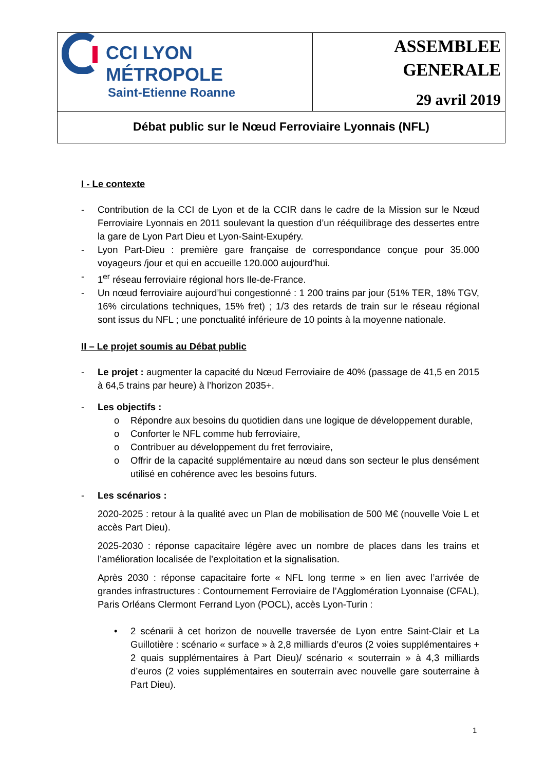| CCI LYON MÉTROPOLE Saint-Etienne Roanne | ASSEMBLEE GENERALE 29 avril 2019 |
| Débat public sur le Nœud Ferroviaire Lyonnais (NFL) | |
I - Le contexte
- Contribution de la CCI de Lyon et de la CCIR dans le cadre de la Mission sur le Nœud Ferroviaire Lyonnais en 2011 soulevant la question d’un rééquilibrage des dessertes entre la gare de Lyon Part Dieu et Lyon-Saint-Exupéry.
- Lyon Part-Dieu : première gare française de correspondance conçue pour 35.000 voyageurs /jour et qui en accueille 120.000 aujourd’hui.
- 1<sup>er</sup> réseau ferroviaire régional hors Ile-de-France.
- Un nœud ferroviaire aujourd’hui congestionné : 1 200 trains par jour (51% TER, 18% TGV, 16% circulations techniques, 15% fret) ; 1/3 des retards de train sur le réseau régional sont issus du NFL ; une ponctualité inférieure de 10 points à la moyenne nationale.
II – Le projet soumis au Débat public
- Le projet : augmenter la capacité du Nœud Ferroviaire de 40% (passage de 41,5 en 2015 à 64,5 trains par heure) à l’horizon 2035+.
- Les objectifs :
o Répondre aux besoins du quotidien dans une logique de développement durable,
o Conforter le NFL comme hub ferroviaire,
o Contribuer au développement du fret ferroviaire,
o Offrir de la capacité supplémentaire au nœud dans son secteur le plus densément utilisé en cohérence avec les besoins futurs.
- Les scénarios :
2020-2025 : retour à la qualité avec un Plan de mobilisation de 500 M€ (nouvelle Voie L et accès Part Dieu).
2025-2030 : réponse capacitaire légère avec un nombre de places dans les trains et l’amélioration localisée de l’exploitation et la signalisation.
Après 2030 : réponse capacitaire forte « NFL long terme » en lien avec l’arrivée de grandes infrastructures : Contournement Ferroviaire de l’Agglomération Lyonnaise (CFAL), Paris Orléans Clermont Ferrand Lyon (POCL), accès Lyon-Turin :
• 2 scénarii à cet horizon de nouvelle traversée de Lyon entre Saint-Clair et La Guillotière : scénario « surface » à 2,8 milliards d’euros (2 voies supplémentaires + 2 quais supplémentaires à Part Dieu)/ scénario « souterrain » à 4,3 milliards d’euros (2 voies supplémentaires en souterrain avec nouvelle gare souterraine à Part Dieu).
1